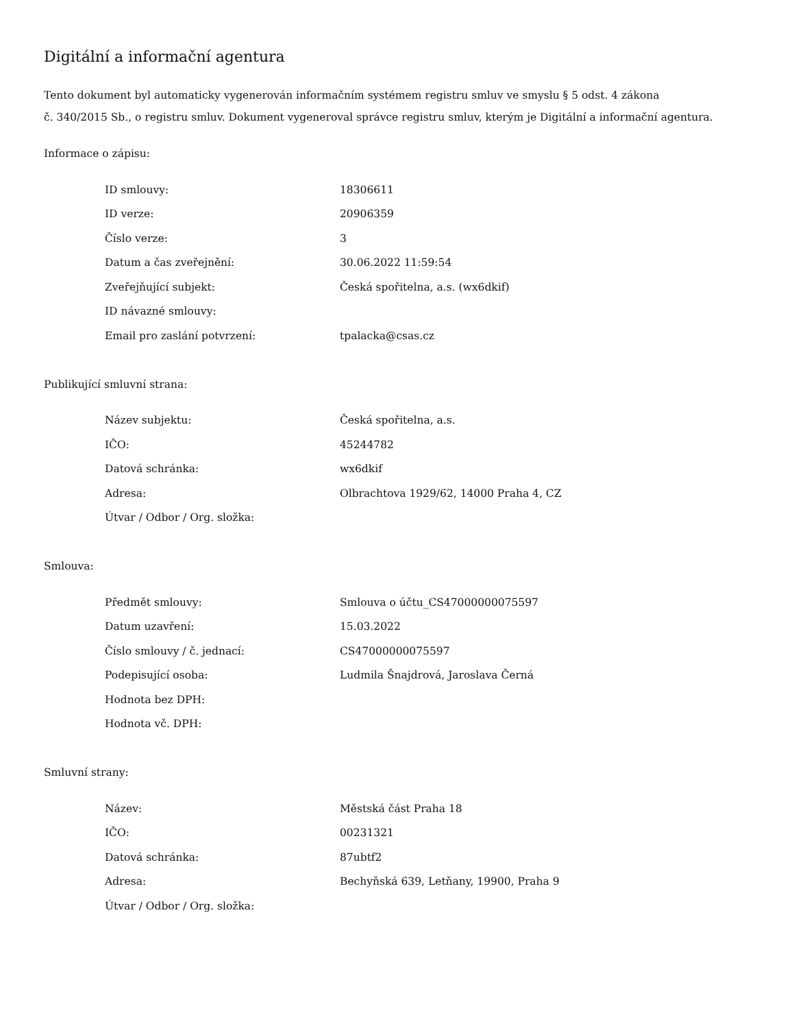Digitální a informační agentura
Tento dokument byl automaticky vygenerován informačním systémem registru smluv ve smyslu § 5 odst. 4 zákona
č. 340/2015 Sb., o registru smluv. Dokument vygeneroval správce registru smluv, kterým je Digitální a informační agentura.
Informace o zápisu:
| ID smlouvy: | 18306611 |
| ID verze: | 20906359 |
| Číslo verze: | 3 |
| Datum a čas zveřejnění: | 30.06.2022 11:59:54 |
| Zveřejňující subjekt: | Česká spořitelna, a.s. (wx6dkif) |
| ID návazné smlouvy: | |
| Email pro zaslání potvrzení: | tpalacka@csas.cz |
Publikující smluvní strana:
| Název subjektu: | Česká spořitelna, a.s. |
| IČO: | 45244782 |
| Datová schránka: | wx6dkif |
| Adresa: | Olbrachtova 1929/62, 14000 Praha 4, CZ |
| Útvar / Odbor / Org. složka: | |
Smlouva:
| Předmět smlouvy: | Smlouva o účtu_CS47000000075597 |
| Datum uzavření: | 15.03.2022 |
| Číslo smlouvy / č. jednací: | CS47000000075597 |
| Podepisující osoba: | Ludmila Šnajdrová, Jaroslava Černá |
| Hodnota bez DPH: | |
| Hodnota vč. DPH: | |
Smluvní strany:
| Název: | Městská část Praha 18 |
| IČO: | 00231321 |
| Datová schránka: | 87ubtf2 |
| Adresa: | Bechyňská 639, Letňany, 19900, Praha 9 |
| Útvar / Odbor / Org. složka: | |